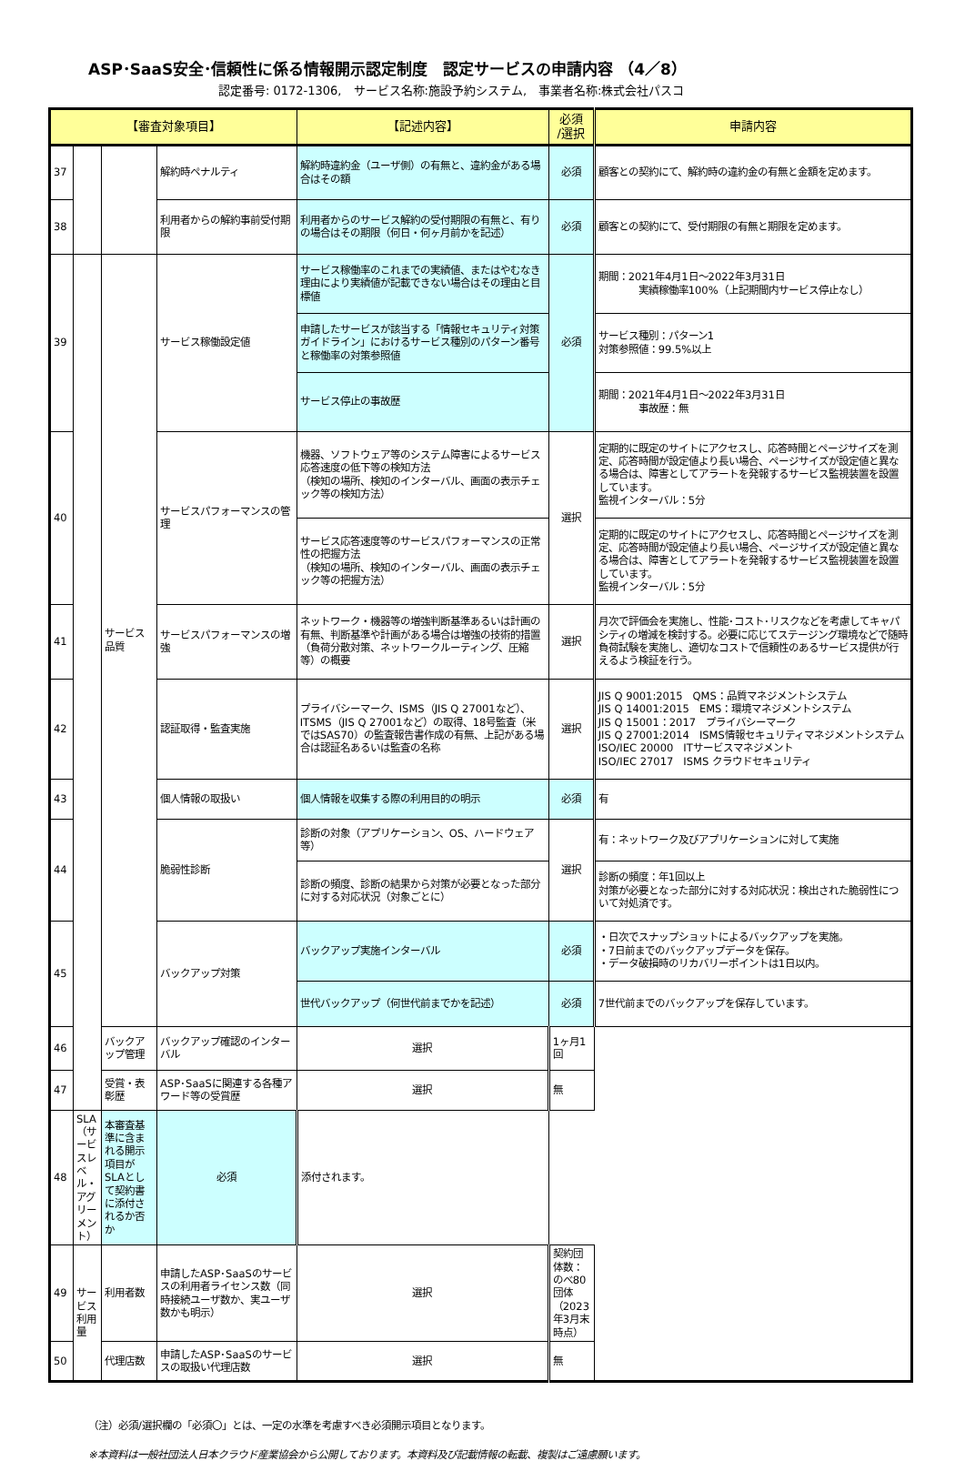ASP･SaaS安全･信頼性に係る情報開示認定制度　認定サービスの申請内容 （4／8）
認定番号: 0172-1306,　サービス名称:施設予約システム,　事業者名称:株式会社パスコ
| 【審査対象項目】 | | | | 【記述内容】 | 必須 /選択 | 申請内容 |
| --- | --- | --- | --- | --- | --- | --- |
| 37 | | | 解約時ペナルティ | 解約時違約金（ユーザ側）の有無と、違約金がある場合はその額 | 必須 | 顧客との契約にて、解約時の違約金の有無と金額を定めます。 |
| 38 | | | 利用者からの解約事前受付期限 | 利用者からのサービス解約の受付期限の有無と、有りの場合はその期限（何日・何ヶ月前かを記述） | 必須 | 顧客との契約にて、受付期限の有無と期限を定めます。 |
| 39 | | サービス品質 | サービス稼働設定値 | サービス稼働率のこれまでの実績値、またはやむなき理由により実績値が記載できない場合はその理由と目標値 | 必須 | 期間：2021年4月1日～2022年3月31日 実績稼働率100%（上記期間内サービス停止なし） |
| | | | | 申請したサービスが該当する「情報セキュリティ対策ガイドライン」におけるサービス種別のパターン番号と稼働率の対策参照値 | | サービス種別：パターン1 対策参照値：99.5%以上 |
| | | | | サービス停止の事故歴 | | 期間：2021年4月1日～2022年3月31日 事故歴：無 |
| 40 | | | サービスパフォーマンスの管理 | 機器、ソフトウェア等のシステム障害によるサービス応答速度の低下等の検知方法 （検知の場所、検知のインターバル、画面の表示チェック等の検知方法） | 選択 | 定期的に既定のサイトにアクセスし、応答時間とページサイズを測定、応答時間が設定値より長い場合、ページサイズが設定値と異なる場合は、障害としてアラートを発報するサービス監視装置を設置しています。 監視インターバル：5分 |
| | | | | サービス応答速度等のサービスパフォーマンスの正常性の把握方法 （検知の場所、検知のインターバル、画面の表示チェック等の把握方法） | | 定期的に既定のサイトにアクセスし、応答時間とページサイズを測定、応答時間が設定値より長い場合、ページサイズが設定値と異なる場合は、障害としてアラートを発報するサービス監視装置を設置しています。 監視インターバル：5分 |
| 41 | | | サービスパフォーマンスの増強 | ネットワーク・機器等の増強判断基準あるいは計画の有無、判断基準や計画がある場合は増強の技術的措置（負荷分散対策、ネットワークルーティング、圧縮等）の概要 | 選択 | 月次で評価会を実施し、性能･コスト･リスクなどを考慮してキャパシティの増減を検討する。必要に応じてステージング環境などで随時負荷試験を実施し、適切なコストで信頼性のあるサービス提供が行えるよう検証を行う。 |
| 42 | | | 認証取得・監査実施 | プライバシーマーク、ISMS（JIS Q 27001など）、ITSMS（JIS Q 27001など）の取得、18号監査（米ではSAS70）の監査報告書作成の有無、上記がある場合は認証名あるいは監査の名称 | 選択 | JIS Q 9001:2015 QMS：品質マネジメントシステム JIS Q 14001:2015 EMS：環境マネジメントシステム JIS Q 15001：2017 プライバシーマーク JIS Q 27001:2014 ISMS情報セキュリティマネジメントシステム ISO/IEC 20000 ITサービスマネジメント ISO/IEC 27017 ISMS クラウドセキュリティ |
| 43 | | | 個人情報の取扱い | 個人情報を収集する際の利用目的の明示 | 必須 | 有 |
| 44 | | | 脆弱性診断 | 診断の対象（アプリケーション、OS、ハードウェア等） | 選択 | 有：ネットワーク及びアプリケーションに対して実施 |
| | | | | 診断の頻度、診断の結果から対策が必要となった部分に対する対応状況（対象ごとに） | | 診断の頻度：年1回以上 対策が必要となった部分に対する対応状況：検出された脆弱性について対処済です。 |
| 45 | | | バックアップ対策 | バックアップ実施インターバル | 必須 | ・日次でスナップショットによるバックアップを実施。 ・7日前までのバックアップデータを保存。 ・データ破損時のリカバリーポイントは1日以内。 |
| | | | | 世代バックアップ（何世代前までかを記述） | 必須 | 7世代前までのバックアップを保存しています。 |
| 46 | | バックアップ管理 | バックアップ確認のインターバル | 選択 | 1ヶ月1回 | |
| 47 | | 受賞・表彰歴 | ASP･SaaSに関連する各種アワード等の受賞歴 | 選択 | 無 | |
| 48 | SLA （サービスレベル・アグリーメント） | 本審査基準に含まれる開示項目がSLAとして契約書に添付されるか否か | 必須 | 添付されます。 | | |
| 49 | サービス利用量 | 利用者数 | 申請したASP･SaaSのサービスの利用者ライセンス数（同時接続ユーザ数か、実ユーザ数かも明示） | 選択 | 契約団体数：のべ80団体（2023年3月末時点） | |
| 50 | | 代理店数 | 申請したASP･SaaSのサービスの取扱い代理店数 | 選択 | 無 | |
（注）必須/選択欄の「必須〇」とは、一定の水準を考慮すべき必須開示項目となります。
※本資料は一般社団法人日本クラウド産業協会から公開しております。本資料及び記載情報の転載、複製はご遠慮願います。